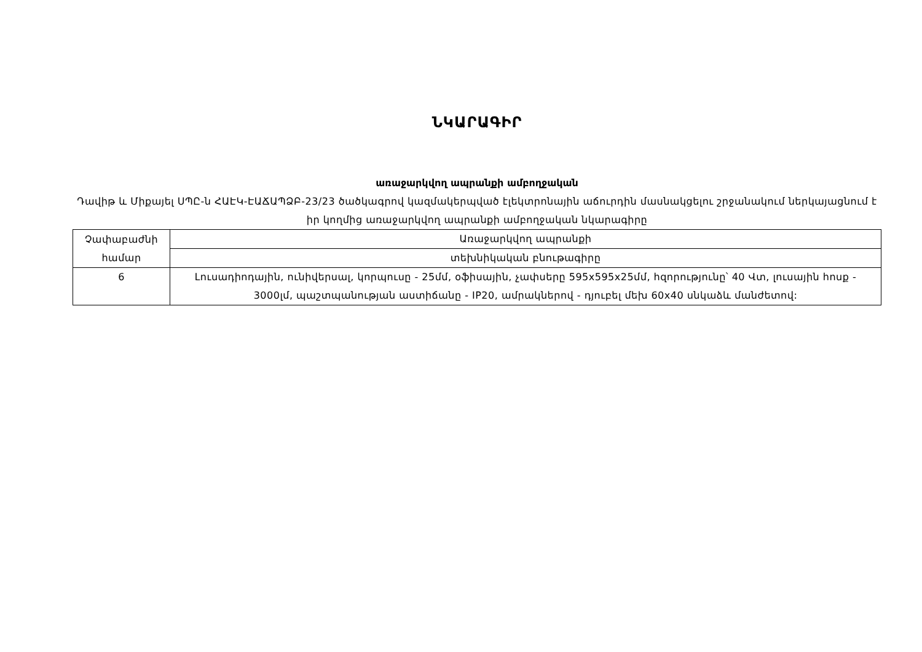ՆԿԱՐԱԳԻՐ
առաջարկվող ապրանքի ամբողջական
Դավիթ և Միքայել ՍՊԸ-ն ՀԱԷԿ-ԷԱՃԱՊՁԲ-23/23 ծածկագրով կազմակերպված էլեկտրոնային աճուրդին մասնակցելու շրջանակում ներկայացնում է իր կողմից առաջարկվող ապրանքի ամբողջական նկարագիրը
| Չափաբաժնի համար | Առաջարկվող ապրանքի |
| | տեխնիկական բնութագիրը |
| 6 | Լուսադիոդային, ունիվերսալ, կորպուսը - 25մմ, օֆիսային, չափսերը 595x595x25մմ, հզորությունը՝ 40 Վտ, լուսային հոսք - 3000լմ, պաշտպանության աստիճանը - IP20, ամրակներով - դյուբել մեխ 60x40 սնկաձև մանժետով: |